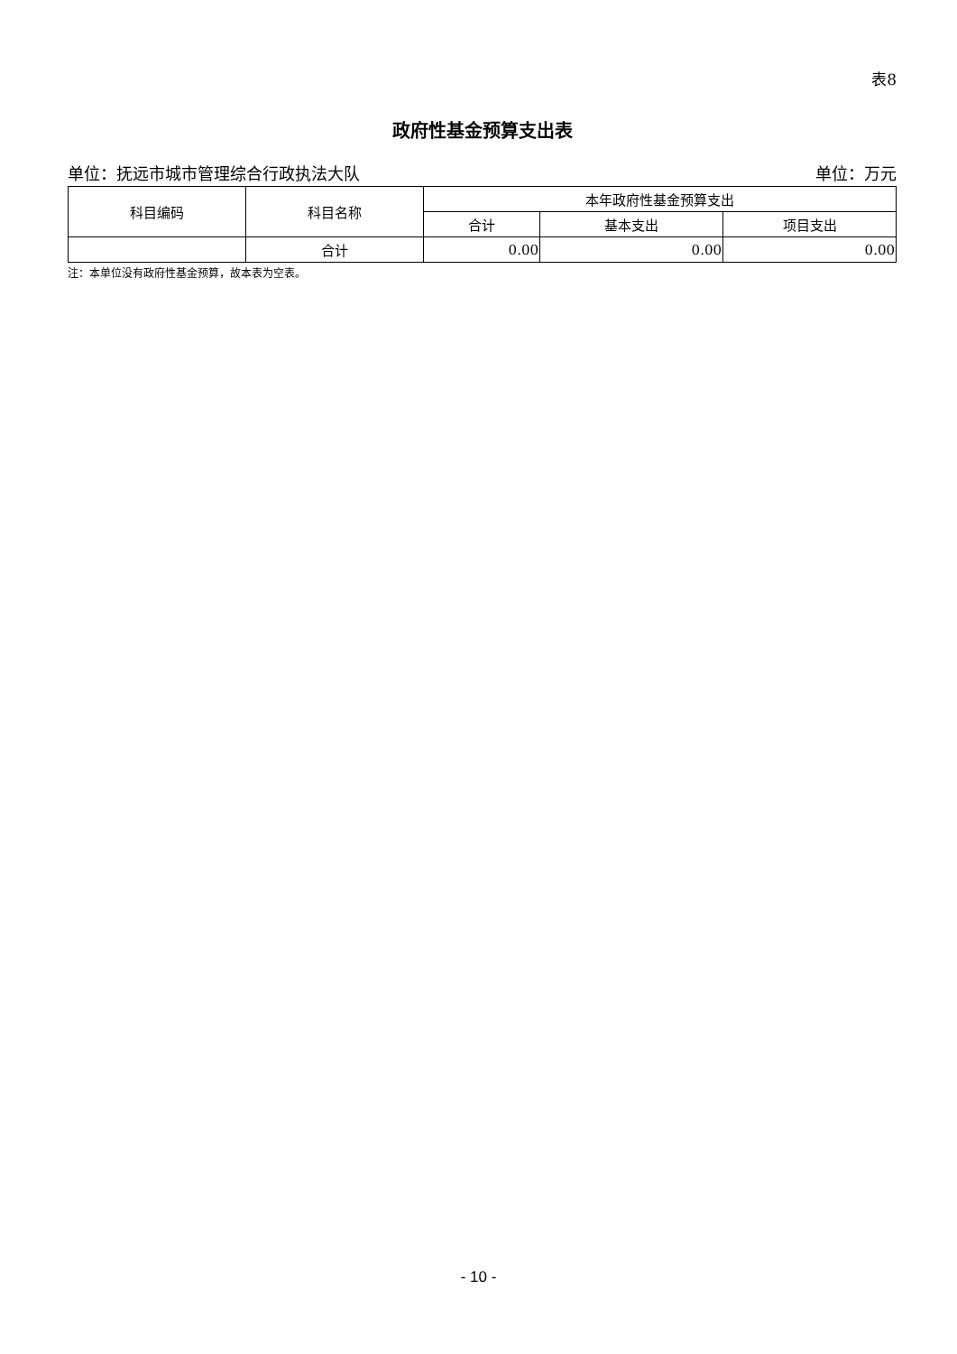表8
政府性基金预算支出表
单位：抚远市城市管理综合行政执法大队 单位：万元
| 科目编码 | 科目名称 | 本年政府性基金预算支出 | | |
| --- | --- | --- | --- | --- |
| | | 合计 | 基本支出 | 项目支出 |
| | 合计 | 0.00 | 0.00 | 0.00 |
注：本单位没有政府性基金预算，故本表为空表。
- 10 -